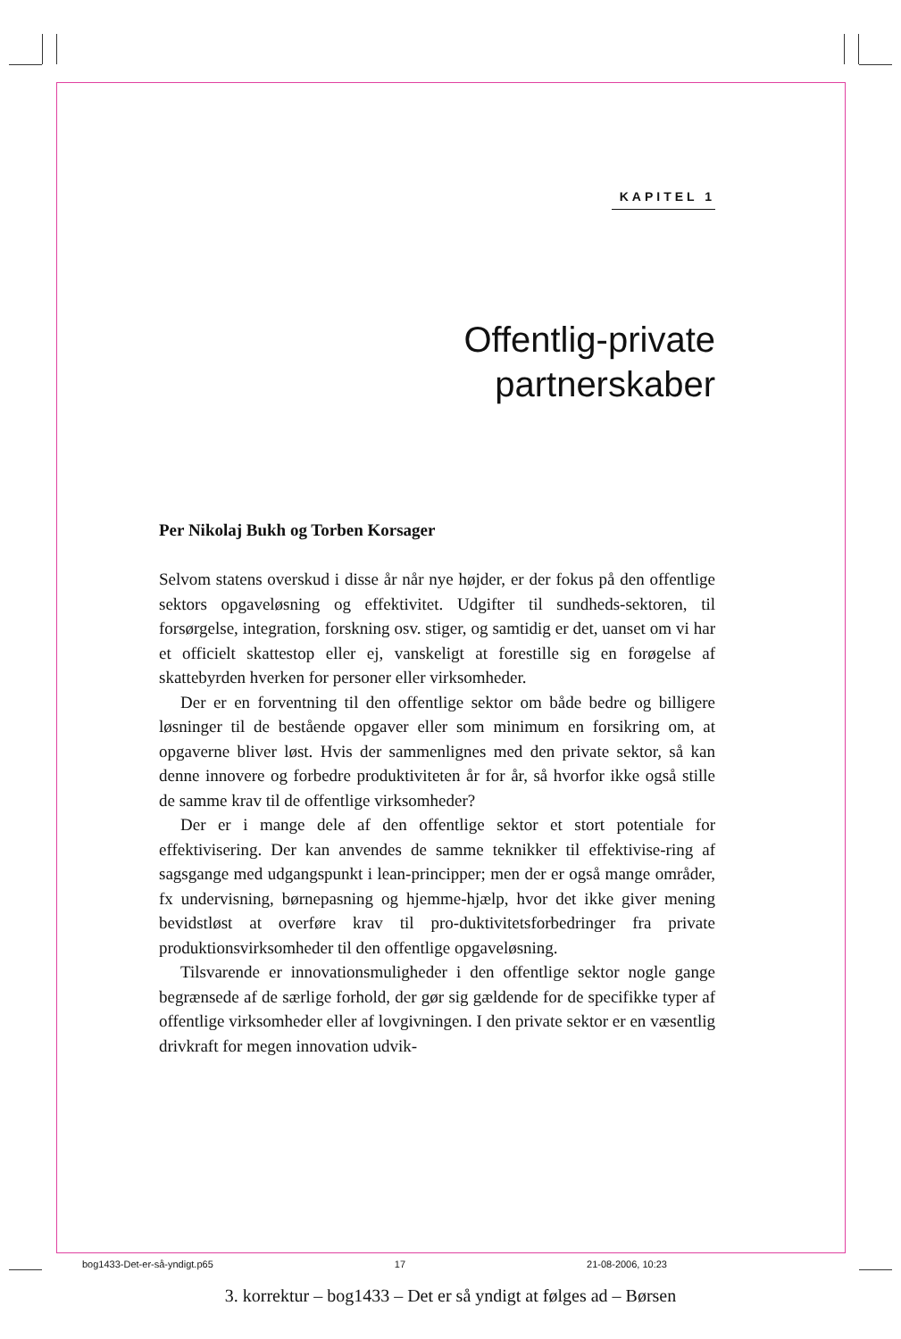KAPITEL 1
Offentlig-private
partnerskaber
Per Nikolaj Bukh og Torben Korsager
Selvom statens overskud i disse år når nye højder, er der fokus på den offentlige sektors opgaveløsning og effektivitet. Udgifter til sundheds-sektoren, til forsørgelse, integration, forskning osv. stiger, og samtidig er det, uanset om vi har et officielt skattestop eller ej, vanskeligt at forestille sig en forøgelse af skattebyrden hverken for personer eller virksomheder.
Der er en forventning til den offentlige sektor om både bedre og billigere løsninger til de bestående opgaver eller som minimum en forsikring om, at opgaverne bliver løst. Hvis der sammenlignes med den private sektor, så kan denne innovere og forbedre produktiviteten år for år, så hvorfor ikke også stille de samme krav til de offentlige virksomheder?
Der er i mange dele af den offentlige sektor et stort potentiale for effektivisering. Der kan anvendes de samme teknikker til effektivise-ring af sagsgange med udgangspunkt i lean-principper; men der er også mange områder, fx undervisning, børnepasning og hjemme-hjælp, hvor det ikke giver mening bevidstløst at overføre krav til pro-duktivitetsforbedringer fra private produktionsvirksomheder til den offentlige opgaveløsning.
Tilsvarende er innovationsmuligheder i den offentlige sektor nogle gange begrænsede af de særlige forhold, der gør sig gældende for de specifikke typer af offentlige virksomheder eller af lovgivningen. I den private sektor er en væsentlig drivkraft for megen innovation udvik-
bog1433-Det-er-så-yndigt.p65 17 21-08-2006, 10:23
3. korrektur – bog1433 – Det er så yndigt at følges ad – Børsen